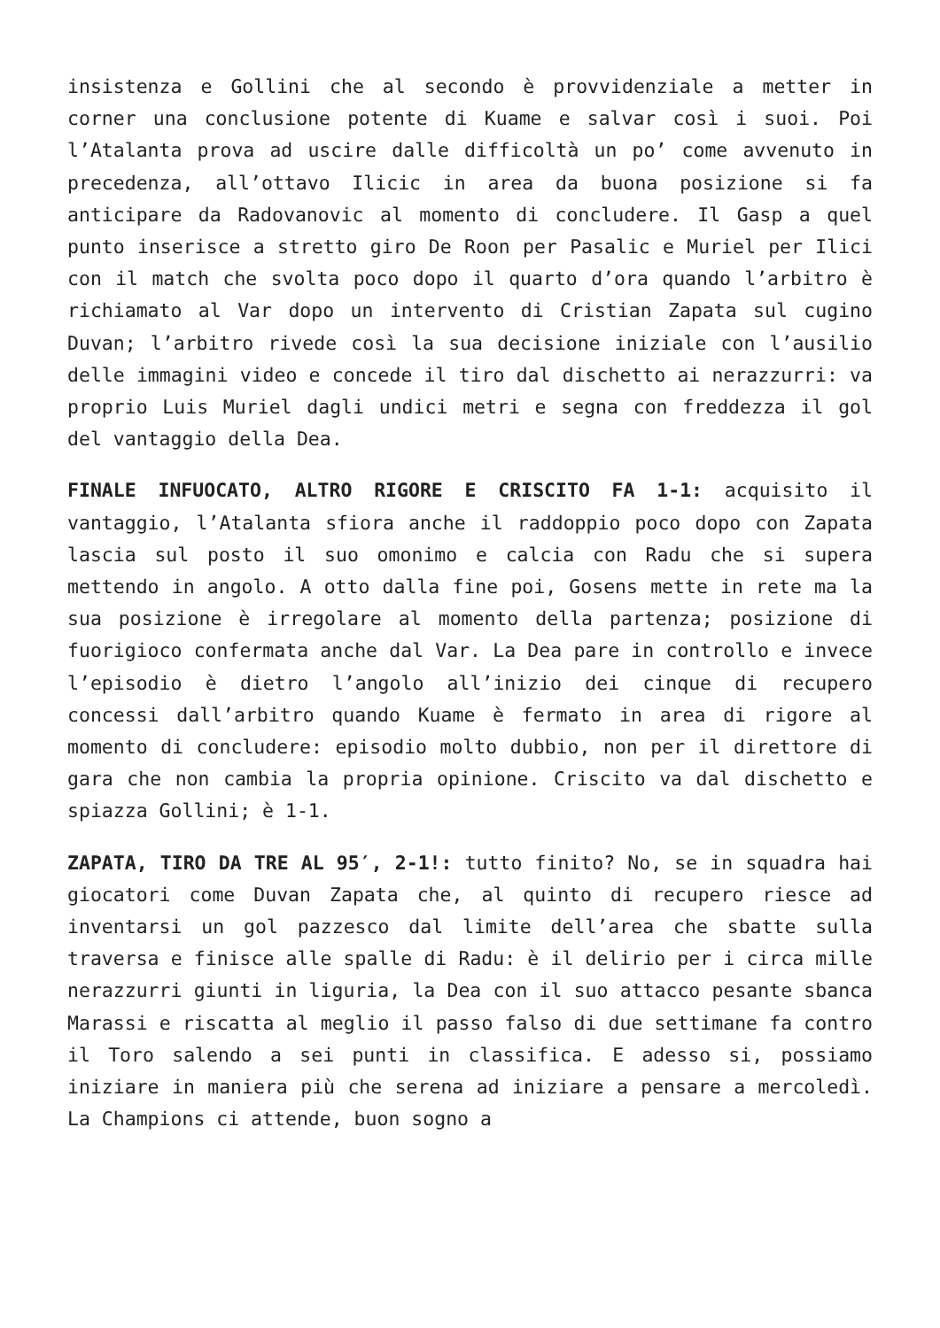insistenza e Gollini che al secondo è provvidenziale a metter in corner una conclusione potente di Kuame e salvar così i suoi. Poi l’Atalanta prova ad uscire dalle difficoltà un po’ come avvenuto in precedenza, all’ottavo Ilicic in area da buona posizione si fa anticipare da Radovanovic al momento di concludere. Il Gasp a quel punto inserisce a stretto giro De Roon per Pasalic e Muriel per Ilici con il match che svolta poco dopo il quarto d’ora quando l’arbitro è richiamato al Var dopo un intervento di Cristian Zapata sul cugino Duvan; l’arbitro rivede così la sua decisione iniziale con l’ausilio delle immagini video e concede il tiro dal dischetto ai nerazzurri: va proprio Luis Muriel dagli undici metri e segna con freddezza il gol del vantaggio della Dea.
FINALE INFUOCATO, ALTRO RIGORE E CRISCITO FA 1-1: acquisito il vantaggio, l’Atalanta sfiora anche il raddoppio poco dopo con Zapata lascia sul posto il suo omonimo e calcia con Radu che si supera mettendo in angolo. A otto dalla fine poi, Gosens mette in rete ma la sua posizione è irregolare al momento della partenza; posizione di fuorigioco confermata anche dal Var. La Dea pare in controllo e invece l’episodio è dietro l’angolo all’inizio dei cinque di recupero concessi dall’arbitro quando Kuame è fermato in area di rigore al momento di concludere: episodio molto dubbio, non per il direttore di gara che non cambia la propria opinione. Criscito va dal dischetto e spiazza Gollini; è 1-1.
ZAPATA, TIRO DA TRE AL 95′, 2-1!: tutto finito? No, se in squadra hai giocatori come Duvan Zapata che, al quinto di recupero riesce ad inventarsi un gol pazzesco dal limite dell’area che sbatte sulla traversa e finisce alle spalle di Radu: è il delirio per i circa mille nerazzurri giunti in liguria, la Dea con il suo attacco pesante sbanca Marassi e riscatta al meglio il passo falso di due settimane fa contro il Toro salendo a sei punti in classifica. E adesso si, possiamo iniziare in maniera più che serena ad iniziare a pensare a mercoledì. La Champions ci attende, buon sogno a